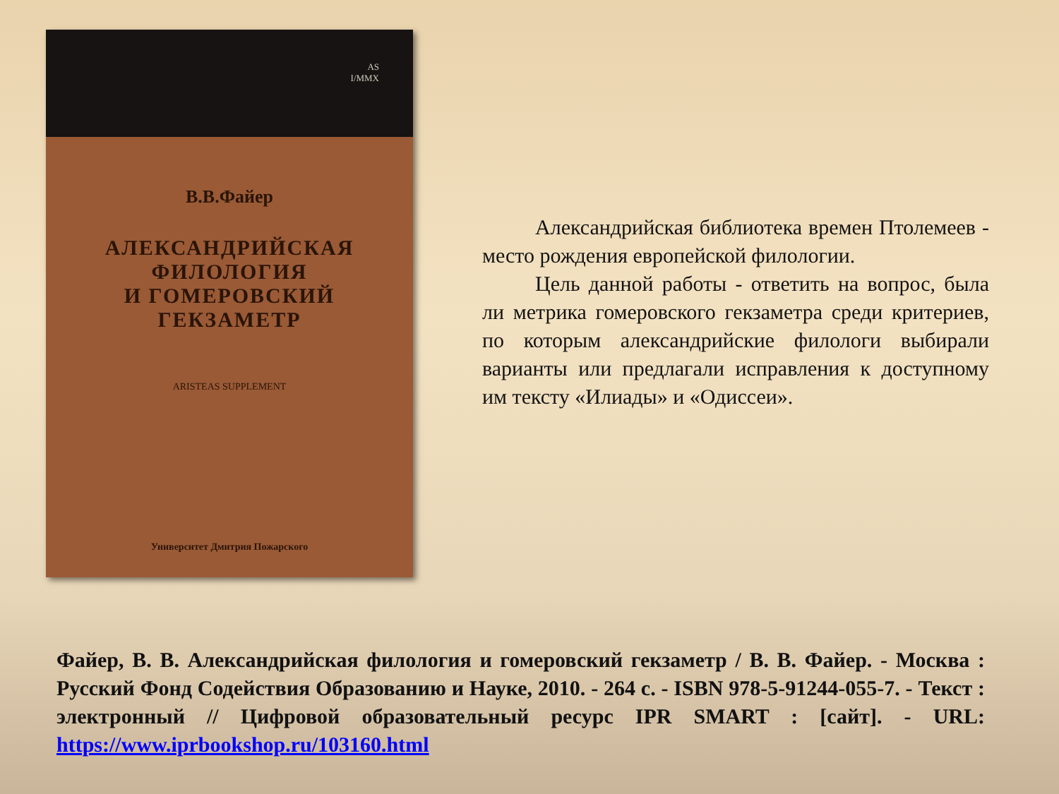AS
I/MMX
В.В.Файер
АЛЕКСАНДРИЙСКАЯ
ФИЛОЛОГИЯ
И ГОМЕРОВСКИЙ
ГЕКЗАМЕТР
ARISTEAS SUPPLEMENT
Университет Дмитрия Пожарского
Александрийская библиотека времен Птолемеев - место рождения европейской филологии.
Цель данной работы - ответить на вопрос, была ли метрика гомеровского гекзаметра среди критериев, по которым александрийские филологи выбирали варианты или предлагали исправления к доступному им тексту «Илиады» и «Одиссеи».
Файер, В. В. Александрийская филология и гомеровский гекзаметр / В. В. Файер. - Москва : Русский Фонд Содействия Образованию и Науке, 2010. - 264 с. - ISBN 978-5-91244-055-7. - Текст : электронный // Цифровой образовательный ресурс IPR SMART : [сайт]. - URL: https://www.iprbookshop.ru/103160.html